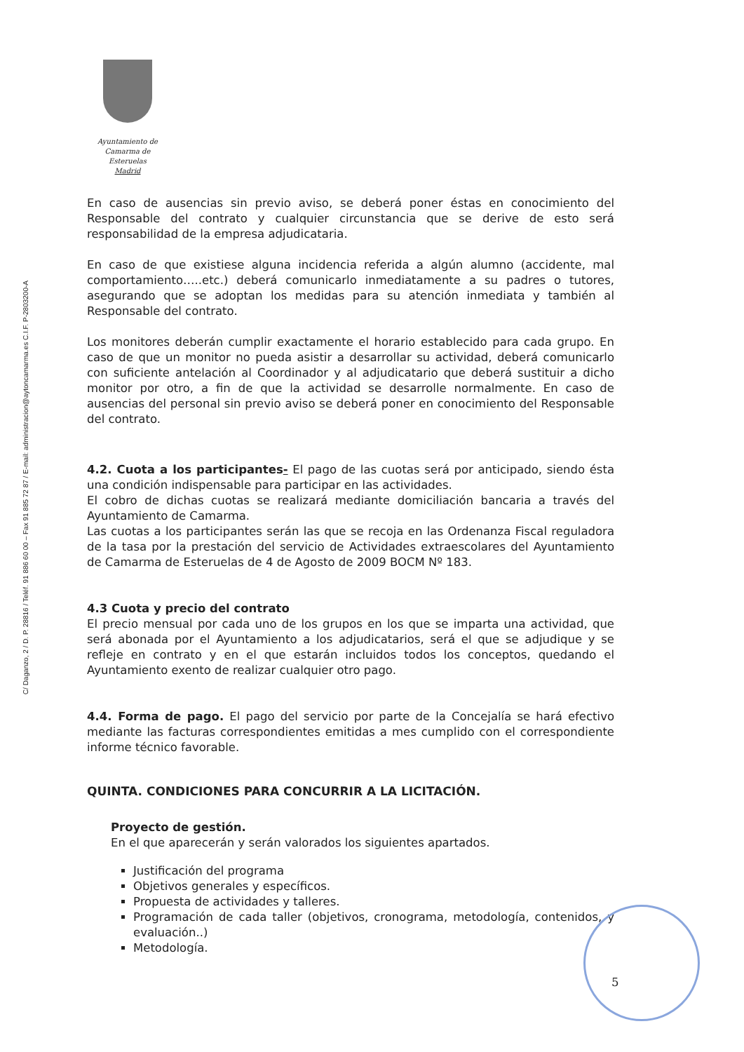C/ Daganzo, 2 / D. P. 28816 / Teléf. 91 886 60 00 – Fax 91 885 72 87 / E-mail: administracion@aytoncamarma.es C.I.F. P-2803200-A
Ayuntamiento de
Camarma de Esteruelas
Madrid
En caso de ausencias sin previo aviso, se deberá poner éstas en conocimiento del Responsable del contrato y cualquier circunstancia que se derive de esto será responsabilidad de la empresa adjudicataria.
En caso de que existiese alguna incidencia referida a algún alumno (accidente, mal comportamiento…..etc.) deberá comunicarlo inmediatamente a su padres o tutores, asegurando que se adoptan los medidas para su atención inmediata y también al Responsable del contrato.
Los monitores deberán cumplir exactamente el horario establecido para cada grupo. En caso de que un monitor no pueda asistir a desarrollar su actividad, deberá comunicarlo con suficiente antelación al Coordinador y al adjudicatario que deberá sustituir a dicho monitor por otro, a fin de que la actividad se desarrolle normalmente. En caso de ausencias del personal sin previo aviso se deberá poner en conocimiento del Responsable del contrato.
4.2. Cuota a los participantes- El pago de las cuotas será por anticipado, siendo ésta una condición indispensable para participar en las actividades.
El cobro de dichas cuotas se realizará mediante domiciliación bancaria a través del Ayuntamiento de Camarma.
Las cuotas a los participantes serán las que se recoja en las Ordenanza Fiscal reguladora de la tasa por la prestación del servicio de Actividades extraescolares del Ayuntamiento de Camarma de Esteruelas de 4 de Agosto de 2009 BOCM Nº 183.
4.3 Cuota y precio del contrato
El precio mensual por cada uno de los grupos en los que se imparta una actividad, que será abonada por el Ayuntamiento a los adjudicatarios, será el que se adjudique y se refleje en contrato y en el que estarán incluidos todos los conceptos, quedando el Ayuntamiento exento de realizar cualquier otro pago.
4.4. Forma de pago. El pago del servicio por parte de la Concejalía se hará efectivo mediante las facturas correspondientes emitidas a mes cumplido con el correspondiente informe técnico favorable.
QUINTA. CONDICIONES PARA CONCURRIR A LA LICITACIÓN.
Proyecto de gestión.
En el que aparecerán y serán valorados los siguientes apartados.
Justificación del programa
Objetivos generales y específicos.
Propuesta de actividades y talleres.
Programación de cada taller (objetivos, cronograma, metodología, contenidos, y evaluación..)
Metodología.
5